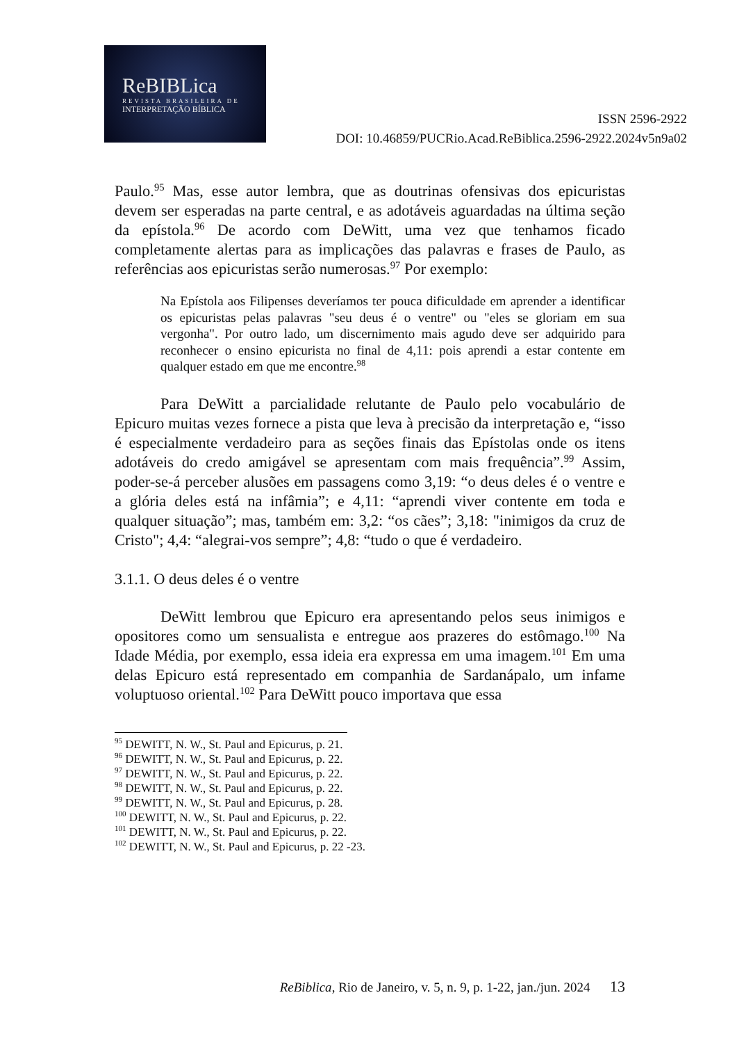ReBIBLica
REVISTA BRASILEIRA DE
INTERPRETAÇÃO BÍBLICA
ISSN 2596-2922
DOI: 10.46859/PUCRio.Acad.ReBiblica.2596-2922.2024v5n9a02
Paulo.<sup>95</sup> Mas, esse autor lembra, que as doutrinas ofensivas dos epicuristas devem ser esperadas na parte central, e as adotáveis aguardadas na última seção da epístola.<sup>96</sup> De acordo com DeWitt, uma vez que tenhamos ficado completamente alertas para as implicações das palavras e frases de Paulo, as referências aos epicuristas serão numerosas.<sup>97</sup> Por exemplo:
Na Epístola aos Filipenses deveríamos ter pouca dificuldade em aprender a identificar os epicuristas pelas palavras "seu deus é o ventre" ou "eles se gloriam em sua vergonha". Por outro lado, um discernimento mais agudo deve ser adquirido para reconhecer o ensino epicurista no final de 4,11: pois aprendi a estar contente em qualquer estado em que me encontre.<sup>98</sup>
Para DeWitt a parcialidade relutante de Paulo pelo vocabulário de Epicuro muitas vezes fornece a pista que leva à precisão da interpretação e, “isso é especialmente verdadeiro para as seções finais das Epístolas onde os itens adotáveis do credo amigável se apresentam com mais frequência”.<sup>99</sup> Assim, poder-se-á perceber alusões em passagens como 3,19: “o deus deles é o ventre e a glória deles está na infâmia”; e 4,11: “aprendi viver contente em toda e qualquer situação”; mas, também em: 3,2: “os cães”; 3,18: "inimigos da cruz de Cristo"; 4,4: “alegrai-vos sempre”; 4,8: “tudo o que é verdadeiro.
3.1.1. O deus deles é o ventre
DeWitt lembrou que Epicuro era apresentando pelos seus inimigos e opositores como um sensualista e entregue aos prazeres do estômago.<sup>100</sup> Na Idade Média, por exemplo, essa ideia era expressa em uma imagem.<sup>101</sup> Em uma delas Epicuro está representado em companhia de Sardanápalo, um infame voluptuoso oriental.<sup>102</sup> Para DeWitt pouco importava que essa
<sup>95</sup> DEWITT, N. W., St. Paul and Epicurus, p. 21.
<sup>96</sup> DEWITT, N. W., St. Paul and Epicurus, p. 22.
<sup>97</sup> DEWITT, N. W., St. Paul and Epicurus, p. 22.
<sup>98</sup> DEWITT, N. W., St. Paul and Epicurus, p. 22.
<sup>99</sup> DEWITT, N. W., St. Paul and Epicurus, p. 28.
<sup>100</sup> DEWITT, N. W., St. Paul and Epicurus, p. 22.
<sup>101</sup> DEWITT, N. W., St. Paul and Epicurus, p. 22.
<sup>102</sup> DEWITT, N. W., St. Paul and Epicurus, p. 22 -23.
ReBiblica, Rio de Janeiro, v. 5, n. 9, p. 1-22, jan./jun. 2024 13